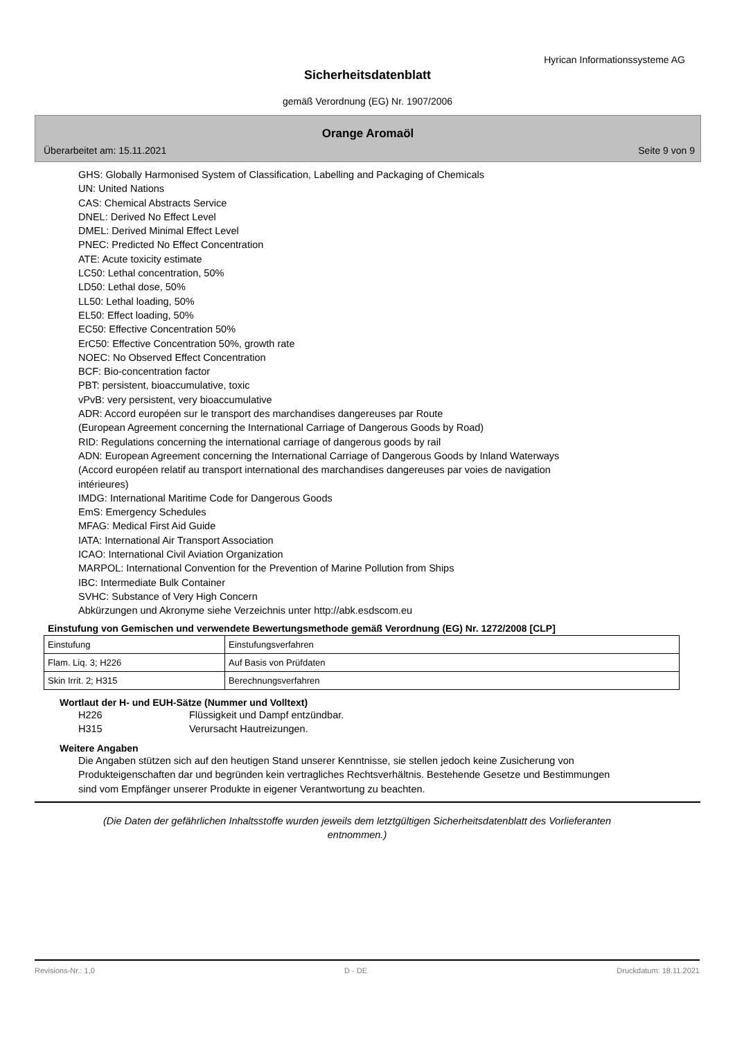Hyrican Informationssysteme AG
Sicherheitsdatenblatt
gemäß Verordnung (EG) Nr. 1907/2006
Orange Aromaöl
Überarbeitet am: 15.11.2021 Seite 9 von 9
GHS: Globally Harmonised System of Classification, Labelling and Packaging of Chemicals
UN: United Nations
CAS: Chemical Abstracts Service
DNEL: Derived No Effect Level
DMEL: Derived Minimal Effect Level
PNEC: Predicted No Effect Concentration
ATE: Acute toxicity estimate
LC50: Lethal concentration, 50%
LD50: Lethal dose, 50%
LL50: Lethal loading, 50%
EL50: Effect loading, 50%
EC50: Effective Concentration 50%
ErC50: Effective Concentration 50%, growth rate
NOEC: No Observed Effect Concentration
BCF: Bio-concentration factor
PBT: persistent, bioaccumulative, toxic
vPvB: very persistent, very bioaccumulative
ADR: Accord européen sur le transport des marchandises dangereuses par Route
(European Agreement concerning the International Carriage of Dangerous Goods by Road)
RID: Regulations concerning the international carriage of dangerous goods by rail
ADN: European Agreement concerning the International Carriage of Dangerous Goods by Inland Waterways
(Accord européen relatif au transport international des marchandises dangereuses par voies de navigation
intérieures)
IMDG: International Maritime Code for Dangerous Goods
EmS: Emergency Schedules
MFAG: Medical First Aid Guide
IATA: International Air Transport Association
ICAO: International Civil Aviation Organization
MARPOL: International Convention for the Prevention of Marine Pollution from Ships
IBC: Intermediate Bulk Container
SVHC: Substance of Very High Concern
Abkürzungen und Akronyme siehe Verzeichnis unter http://abk.esdscom.eu
Einstufung von Gemischen und verwendete Bewertungsmethode gemäß Verordnung (EG) Nr. 1272/2008 [CLP]
| Einstufung | Einstufungsverfahren |
| Flam. Liq. 3; H226 | Auf Basis von Prüfdaten |
| Skin Irrit. 2; H315 | Berechnungsverfahren |
Wortlaut der H- und EUH-Sätze (Nummer und Volltext)
H226 Flüssigkeit und Dampf entzündbar.
H315 Verursacht Hautreizungen.
Weitere Angaben
Die Angaben stützen sich auf den heutigen Stand unserer Kenntnisse, sie stellen jedoch keine Zusicherung von Produkteigenschaften dar und begründen kein vertragliches Rechtsverhältnis. Bestehende Gesetze und Bestimmungen sind vom Empfänger unserer Produkte in eigener Verantwortung zu beachten.
(Die Daten der gefährlichen Inhaltsstoffe wurden jeweils dem letztgültigen Sicherheitsdatenblatt des Vorlieferanten entnommen.)
Revisions-Nr.: 1,0 D - DE Druckdatum: 18.11.2021